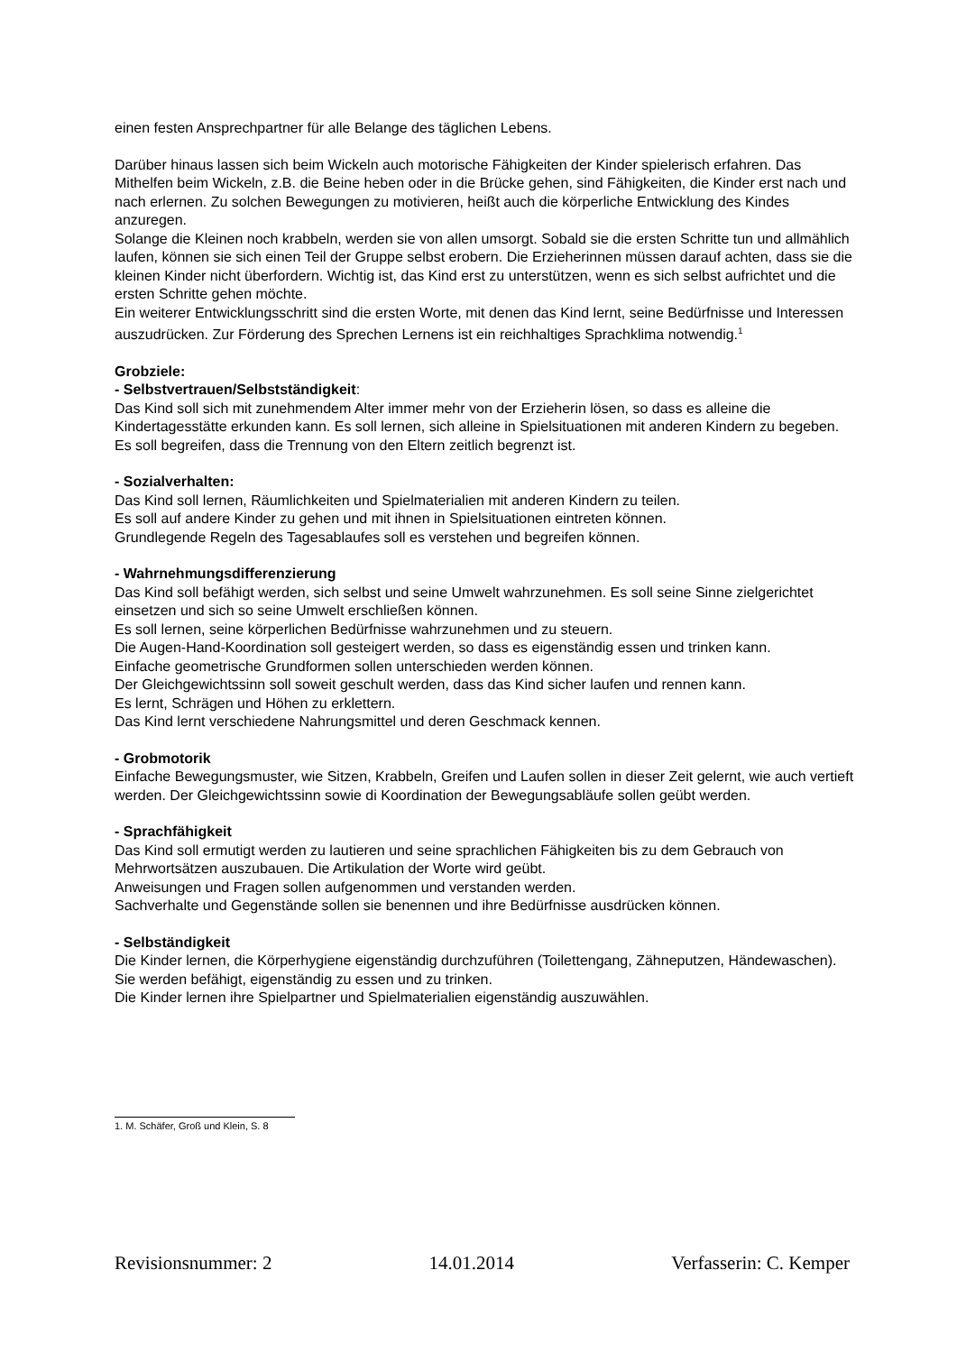einen festen Ansprechpartner für alle Belange des täglichen Lebens.
Darüber hinaus lassen sich beim Wickeln auch motorische Fähigkeiten der Kinder spielerisch erfahren. Das Mithelfen beim Wickeln, z.B. die Beine heben oder in die Brücke gehen, sind Fähigkeiten, die Kinder erst nach und nach erlernen. Zu solchen Bewegungen zu motivieren, heißt auch die körperliche Entwicklung des Kindes anzuregen.
Solange die Kleinen noch krabbeln, werden sie von allen umsorgt. Sobald sie die ersten Schritte tun und allmählich laufen, können sie sich einen Teil der Gruppe selbst erobern. Die Erzieherinnen müssen darauf achten, dass sie die kleinen Kinder nicht überfordern. Wichtig ist, das Kind erst zu unterstützen, wenn es sich selbst aufrichtet und die ersten Schritte gehen möchte.
Ein weiterer Entwicklungsschritt sind die ersten Worte, mit denen das Kind lernt, seine Bedürfnisse und Interessen auszudrücken. Zur Förderung des Sprechen Lernens ist ein reichhaltiges Sprachklima notwendig.<sup>1</sup>
Grobziele:
- Selbstvertrauen/Selbstständigkeit:
Das Kind soll sich mit zunehmendem Alter immer mehr von der Erzieherin lösen, so dass es alleine die Kindertagesstätte erkunden kann. Es soll lernen, sich alleine in Spielsituationen mit anderen Kindern zu begeben.
Es soll begreifen, dass die Trennung von den Eltern zeitlich begrenzt ist.
- Sozialverhalten:
Das Kind soll lernen, Räumlichkeiten und Spielmaterialien mit anderen Kindern zu teilen.
Es soll auf andere Kinder zu gehen und mit ihnen in Spielsituationen eintreten können.
Grundlegende Regeln des Tagesablaufes soll es verstehen und begreifen können.
- Wahrnehmungsdifferenzierung
Das Kind soll befähigt werden, sich selbst und seine Umwelt wahrzunehmen. Es soll seine Sinne zielgerichtet einsetzen und sich so seine Umwelt erschließen können.
Es soll lernen, seine körperlichen Bedürfnisse wahrzunehmen und zu steuern.
Die Augen-Hand-Koordination soll gesteigert werden, so dass es eigenständig essen und trinken kann.
Einfache geometrische Grundformen sollen unterschieden werden können.
Der Gleichgewichtssinn soll soweit geschult werden, dass das Kind sicher laufen und rennen kann.
Es lernt, Schrägen und Höhen zu erklettern.
Das Kind lernt verschiedene Nahrungsmittel und deren Geschmack kennen.
- Grobmotorik
Einfache Bewegungsmuster, wie Sitzen, Krabbeln, Greifen und Laufen sollen in dieser Zeit gelernt, wie auch vertieft werden. Der Gleichgewichtssinn sowie di Koordination der Bewegungsabläufe sollen geübt werden.
- Sprachfähigkeit
Das Kind soll ermutigt werden zu lautieren und seine sprachlichen Fähigkeiten bis zu dem Gebrauch von Mehrwortsätzen auszubauen. Die Artikulation der Worte wird geübt.
Anweisungen und Fragen sollen aufgenommen und verstanden werden.
Sachverhalte und Gegenstände sollen sie benennen und ihre Bedürfnisse ausdrücken können.
- Selbständigkeit
Die Kinder lernen, die Körperhygiene eigenständig durchzuführen (Toilettengang, Zähneputzen, Händewaschen).
Sie werden befähigt, eigenständig zu essen und zu trinken.
Die Kinder lernen ihre Spielpartner und Spielmaterialien eigenständig auszuwählen.
1. M. Schäfer, Groß und Klein, S. 8
Revisionsnummer: 2 14.01.2014 Verfasserin: C. Kemper